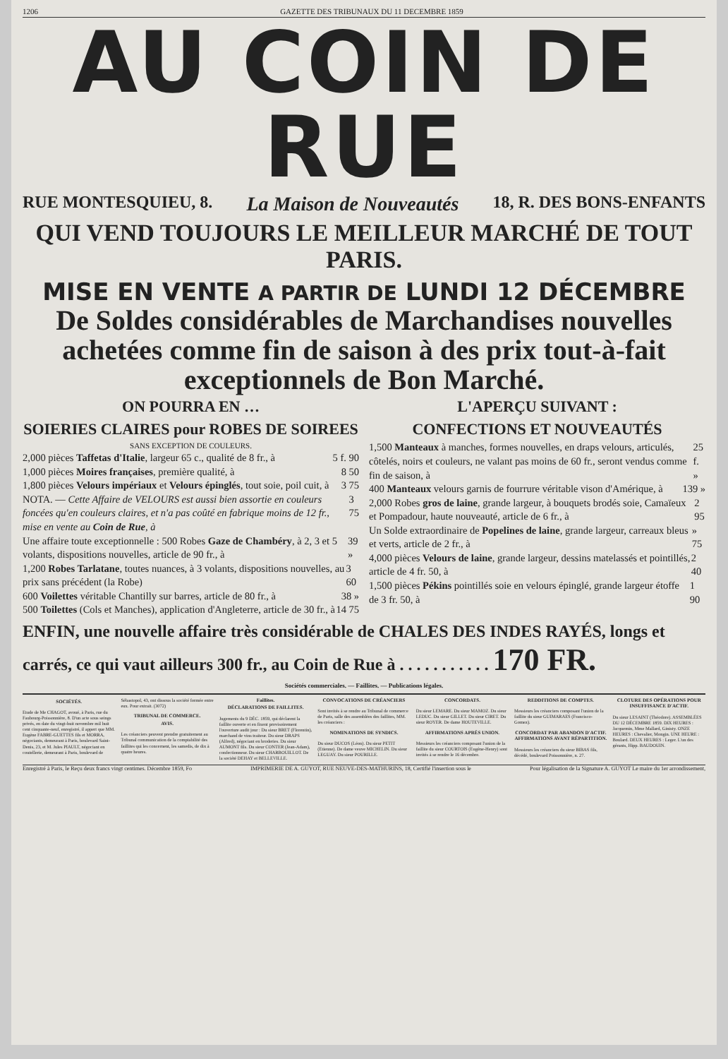1206 GAZETTE DES TRIBUNAUX DU 11 DECEMBRE 1859
AU COIN DE RUE
RUE MONTESQUIEU, 8. La Maison de Nouveautés 18, R. DES BONS-ENFANTS
QUI VEND TOUJOURS LE MEILLEUR MARCHÉ DE TOUT PARIS.
MISE EN VENTE A PARTIR DE LUNDI 12 DÉCEMBRE
De Soldes considérables de Marchandises nouvelles achetées comme fin de saison à des prix tout-à-fait exceptionnels de Bon Marché.
ON POURRA EN …
SOIERIES CLAIRES pour ROBES DE SOIREES
SANS EXCEPTION DE COULEURS.
2,000 pièces Taffetas d'Italie, largeur 65 c., qualité de 8 fr., à 5 f. 90
1,000 pièces Moires françaises, première qualité, à 8 50
1,800 pièces Velours impériaux et Velours épinglés, tout soie, poil cuit, à 3 75
NOTA. — Cette Affaire de VELOURS est aussi bien assortie en couleurs foncées qu'en couleurs claires, et n'a pas coûté en fabrique moins de 12 fr., mise en vente au Coin de Rue, à 3 75
Une affaire toute exceptionnelle : 500 Robes Gaze de Chambéry, à 2, 3 et 5 volants, dispositions nouvelles, article de 90 fr., à 39 »
1,200 Robes Tarlatane, toutes nuances, à 3 volants, dispositions nouvelles, au prix sans précédent (la Robe) 3 60
600 Voilettes véritable Chantilly sur barres, article de 80 fr., à 38 »
500 Toilettes (Cols et Manches), application d'Angleterre, article de 30 fr., à 14 75
L'APERÇU SUIVANT :
CONFECTIONS ET NOUVEAUTÉS
1,500 Manteaux à manches, formes nouvelles, en draps velours, articulés, côtelés, noirs et couleurs, ne valant pas moins de 60 fr., seront vendus comme fin de saison, à 25 f. »
400 Manteaux velours garnis de fourrure véritable vison d'Amérique, à 139 »
2,000 Robes gros de laine, grande largeur, à bouquets brodés soie, Camaïeux et Pompadour, haute nouveauté, article de 6 fr., à 2 95
Un Solde extraordinaire de Popelines de laine, grande largeur, carreaux bleus et verts, article de 2 fr., à » 75
4,000 pièces Velours de laine, grande largeur, dessins matelassés et pointillés, article de 4 fr. 50, à 2 40
1,500 pièces Pékins pointillés soie en velours épinglé, grande largeur étoffe de 3 fr. 50, à 1 90
ENFIN, une nouvelle affaire très considérable de CHALES DES INDES RAYÉS, longs et carrés, ce qui vaut ailleurs 300 fr., au Coin de Rue à . . . . . . . . . . . 170 FR.
Sociétés commerciales. — Faillites. — Publications légales.
SOCIÉTÉS.
Etude de Me CHAGOT, avoué, à Paris, rue du Faubourg-Poissonnière, 8. D'un acte sous seings privés, en date du vingt-huit novembre mil huit cent cinquante-neuf, enregistré, il appert que MM. Eugène FABRE-GUETTES fils et MORRA, négociants, demeurant à Paris, boulevard Saint-Denis, 23, et M. Jules PIAULT, négociant en coutellerie, demeurant à Paris, boulevard de Sébastopol, 43, ont dissous la société formée entre eux. Pour extrait. (3072)
TRIBUNAL DE COMMERCE.
AVIS.
Les créanciers peuvent prendre gratuitement au Tribunal communication de la comptabilité des faillites qui les concernent, les samedis, de dix à quatre heures.
Faillites.
DÉCLARATIONS DE FAILLITES.
Jugements du 9 DÉC. 1859, qui déclarent la faillite ouverte et en fixent provisoirement l'ouverture audit jour : Du sieur BRET (Florentin), marchand de vins traiteur. Du sieur DRAPS (Alfred), négociant en broderies. Du sieur AUMONT fils. Du sieur CONTER (Jean-Adam), confectionneur. Du sieur CHARBOUILLOT. De la société DEHAY et BELLEVILLE.
CONVOCATIONS DE CRÉANCIERS
Sont invités à se rendre au Tribunal de commerce de Paris, salle des assemblées des faillites, MM. les créanciers :
NOMINATIONS DE SYNDICS.
Du sieur DUCOS (Léon). Du sieur PETIT (Etienne). De dame veuve MICHELIN. Du sieur LEGUAY. Du sieur POURILLE.
CONCORDATS.
Du sieur LEMARE. Du sieur MAMOZ. Du sieur LEDUC. Du sieur GILLET. Du sieur CIRET. Du sieur ROYER. De dame HOUTEVILLE.
AFFIRMATIONS APRÈS UNION.
Messieurs les créanciers composant l'union de la faillite du sieur COURTOIS (Eugène-Henry) sont invités à se rendre le 16 décembre.
REDDITIONS DE COMPTES.
Messieurs les créanciers composant l'union de la faillite du sieur GUIMARAES (Francisco-Gomez).
CONCORDAT PAR ABANDON D'ACTIF. AFFIRMATIONS AVANT RÉPARTITION.
Messieurs les créanciers du sieur BIBAS fils, décédé, boulevard Poissonnière, n. 27.
CLOTURE DES OPÉRATIONS POUR INSUFFISANCE D'ACTIF.
Du sieur LESAINT (Théodore). ASSEMBLÉES DU 12 DÉCEMBRE 1859. DIX HEURES : Jacquemin, Mme Mallard, Ginisty. ONZE HEURES : Chevalier, Mongin. UNE HEURE : Boulard. DEUX HEURES : Leger. L'un des gérants, Hipp. BAUDOUIN.
Enregistré à Paris, le Reçu deux francs vingt centimes. Décembre 1859, Fo IMPRIMERIE DE A. GUYOT, RUE NEUVE-DES-MATHURINS, 18, Certifié l'insertion sous le Pour légalisation de la Signature A. GUYOT Le maire du 1er arrondissement,